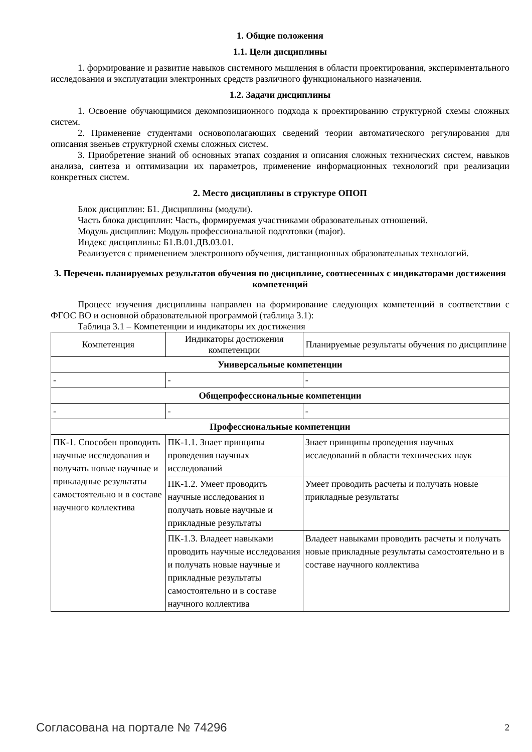1. Общие положения
1.1. Цели дисциплины
1. формирование и развитие навыков системного мышления в области проектирования, экспериментального исследования и эксплуатации электронных средств различного функционального назначения.
1.2. Задачи дисциплины
1. Освоение обучающимися декомпозиционного подхода к проектированию структурной схемы сложных систем.
2. Применение студентами основополагающих сведений теории автоматического регулирования для описания звеньев структурной схемы сложных систем.
3. Приобретение знаний об основных этапах создания и описания сложных технических систем, навыков анализа, синтеза и оптимизации их параметров, применение информационных технологий при реализации конкретных систем.
2. Место дисциплины в структуре ОПОП
Блок дисциплин: Б1. Дисциплины (модули).
Часть блока дисциплин: Часть, формируемая участниками образовательных отношений.
Модуль дисциплин: Модуль профессиональной подготовки (major).
Индекс дисциплины: Б1.В.01.ДВ.03.01.
Реализуется с применением электронного обучения, дистанционных образовательных технологий.
3. Перечень планируемых результатов обучения по дисциплине, соотнесенных с индикаторами достижения компетенций
Процесс изучения дисциплины направлен на формирование следующих компетенций в соответствии с ФГОС ВО и основной образовательной программой (таблица 3.1):
Таблица 3.1 – Компетенции и индикаторы их достижения
| Компетенция | Индикаторы достижения компетенции | Планируемые результаты обучения по дисциплине |
| --- | --- | --- |
| Универсальные компетенции | | |
| - | - | - |
| Общепрофессиональные компетенции | | |
| - | - | - |
| Профессиональные компетенции | | |
| ПК-1. Способен проводить научные исследования и получать новые научные и прикладные результаты самостоятельно и в составе научного коллектива | ПК-1.1. Знает принципы проведения научных исследований | Знает принципы проведения научных исследований в области технических наук |
| | ПК-1.2. Умеет проводить научные исследования и получать новые научные и прикладные результаты | Умеет проводить расчеты и получать новые прикладные результаты |
| | ПК-1.3. Владеет навыками проводить научные исследования и получать новые научные и прикладные результаты самостоятельно и в составе научного коллектива | Владеет навыками проводить расчеты и получать новые прикладные результаты самостоятельно и в составе научного коллектива |
Согласована на портале № 74296 2